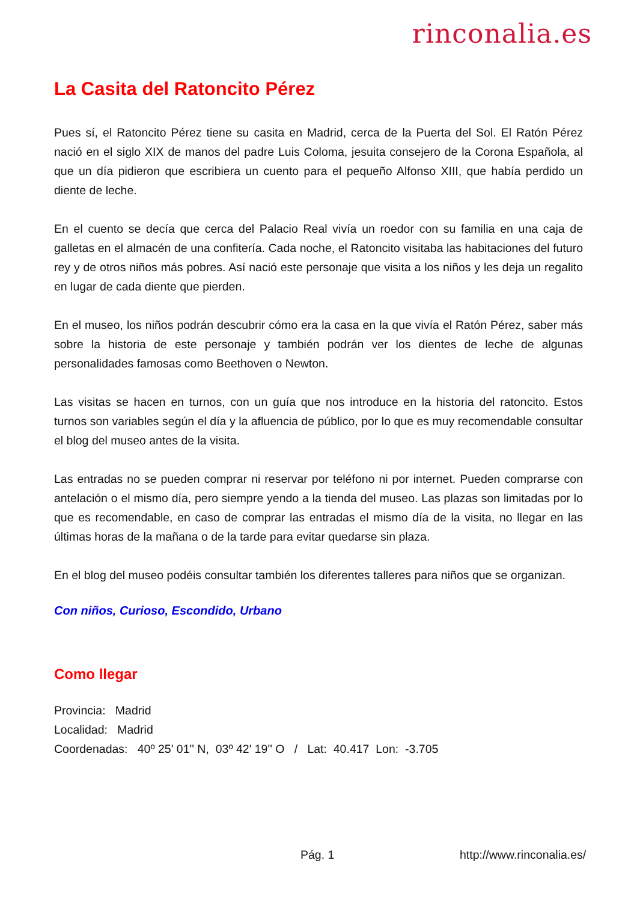rinconalia.es
La Casita del Ratoncito Pérez
Pues sí, el Ratoncito Pérez tiene su casita en Madrid, cerca de la Puerta del Sol. El Ratón Pérez nació en el siglo XIX de manos del padre Luis Coloma, jesuita consejero de la Corona Española, al que un día pidieron que escribiera un cuento para el pequeño Alfonso XIII, que había perdido un diente de leche.
En el cuento se decía que cerca del Palacio Real vivía un roedor con su familia en una caja de galletas en el almacén de una confitería. Cada noche, el Ratoncito visitaba las habitaciones del futuro rey y de otros niños más pobres. Así nació este personaje que visita a los niños y les deja un regalito en lugar de cada diente que pierden.
En el museo, los niños podrán descubrir cómo era la casa en la que vivía el Ratón Pérez, saber más sobre la historia de este personaje y también podrán ver los dientes de leche de algunas personalidades famosas como Beethoven o Newton.
Las visitas se hacen en turnos, con un guía que nos introduce en la historia del ratoncito. Estos turnos son variables según el día y la afluencia de público, por lo que es muy recomendable consultar el blog del museo antes de la visita.
Las entradas no se pueden comprar ni reservar por teléfono ni por internet. Pueden comprarse con antelación o el mismo día, pero siempre yendo a la tienda del museo. Las plazas son limitadas por lo que es recomendable, en caso de comprar las entradas el mismo día de la visita, no llegar en las últimas horas de la mañana o de la tarde para evitar quedarse sin plaza.
En el blog del museo podéis consultar también los diferentes talleres para niños que se organizan.
Con niños, Curioso, Escondido, Urbano
Como llegar
Provincia: Madrid
Localidad: Madrid
Coordenadas: 40º 25' 01'' N, 03º 42' 19'' O / Lat: 40.417 Lon: -3.705
Pág. 1 http://www.rinconalia.es/